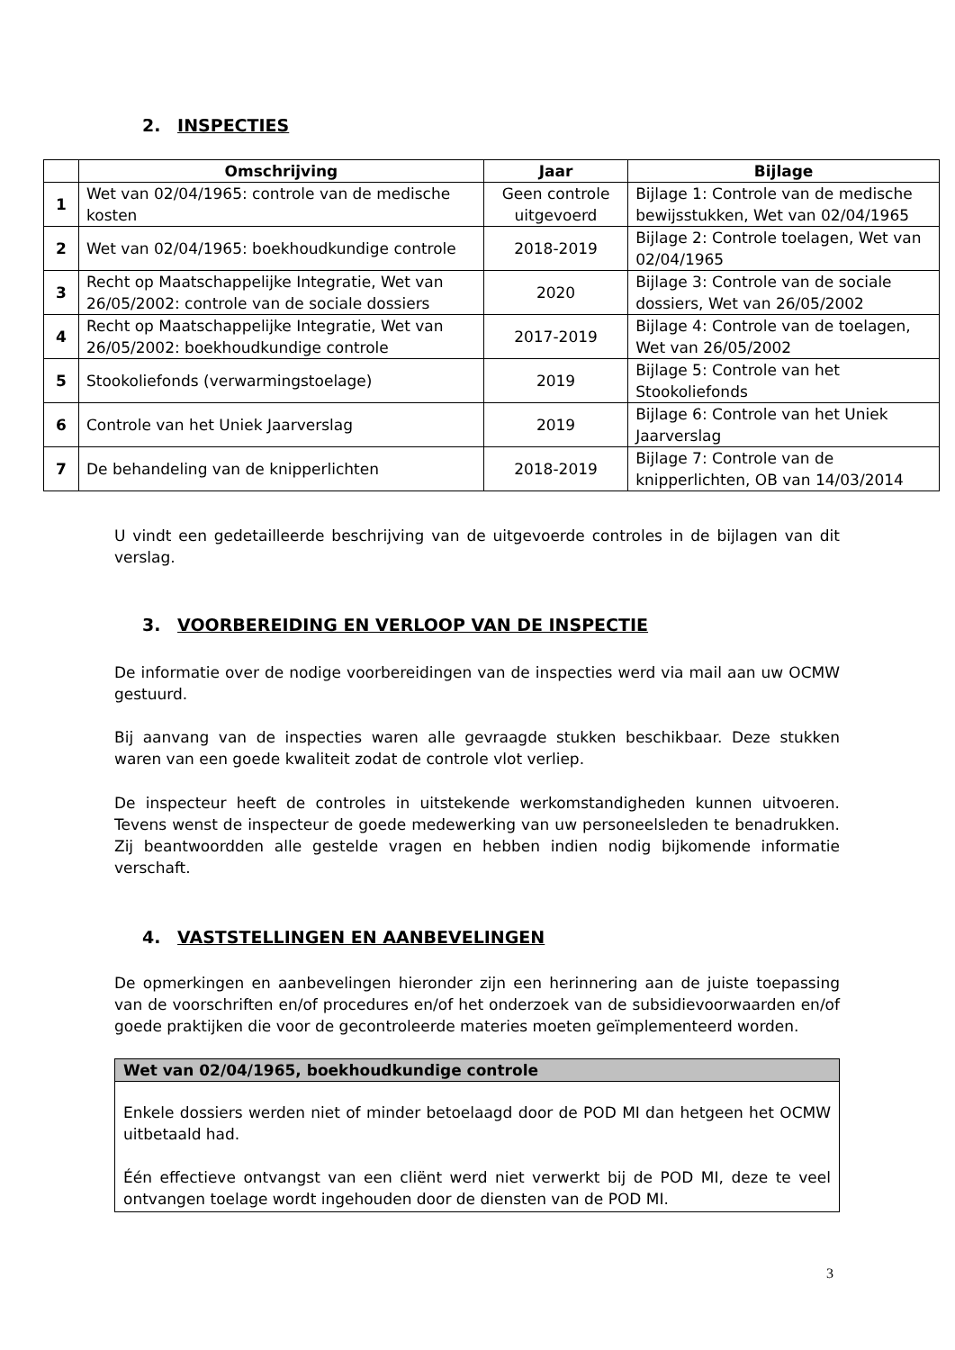2. INSPECTIES
| | Omschrijving | Jaar | Bijlage |
| --- | --- | --- | --- |
| 1 | Wet van 02/04/1965: controle van de medische kosten | Geen controle uitgevoerd | Bijlage 1: Controle van de medische bewijsstukken, Wet van 02/04/1965 |
| 2 | Wet van 02/04/1965: boekhoudkundige controle | 2018-2019 | Bijlage 2: Controle toelagen, Wet van 02/04/1965 |
| 3 | Recht op Maatschappelijke Integratie, Wet van 26/05/2002: controle van de sociale dossiers | 2020 | Bijlage 3: Controle van de sociale dossiers, Wet van 26/05/2002 |
| 4 | Recht op Maatschappelijke Integratie, Wet van 26/05/2002: boekhoudkundige controle | 2017-2019 | Bijlage 4: Controle van de toelagen, Wet van 26/05/2002 |
| 5 | Stookoliefonds (verwarmingstoelage) | 2019 | Bijlage 5: Controle van het Stookoliefonds |
| 6 | Controle van het Uniek Jaarverslag | 2019 | Bijlage 6: Controle van het Uniek Jaarverslag |
| 7 | De behandeling van de knipperlichten | 2018-2019 | Bijlage 7: Controle van de knipperlichten, OB van 14/03/2014 |
U vindt een gedetailleerde beschrijving van de uitgevoerde controles in de bijlagen van dit verslag.
3. VOORBEREIDING EN VERLOOP VAN DE INSPECTIE
De informatie over de nodige voorbereidingen van de inspecties werd via mail aan uw OCMW gestuurd.
Bij aanvang van de inspecties waren alle gevraagde stukken beschikbaar. Deze stukken waren van een goede kwaliteit zodat de controle vlot verliep.
De inspecteur heeft de controles in uitstekende werkomstandigheden kunnen uitvoeren. Tevens wenst de inspecteur de goede medewerking van uw personeelsleden te benadrukken. Zij beantwoordden alle gestelde vragen en hebben indien nodig bijkomende informatie verschaft.
4. VASTSTELLINGEN EN AANBEVELINGEN
De opmerkingen en aanbevelingen hieronder zijn een herinnering aan de juiste toepassing van de voorschriften en/of procedures en/of het onderzoek van de subsidievoorwaarden en/of goede praktijken die voor de gecontroleerde materies moeten geïmplementeerd worden.
Wet van 02/04/1965, boekhoudkundige controle
Enkele dossiers werden niet of minder betoelaagd door de POD MI dan hetgeen het OCMW uitbetaald had.
Één effectieve ontvangst van een cliënt werd niet verwerkt bij de POD MI, deze te veel ontvangen toelage wordt ingehouden door de diensten van de POD MI.
3